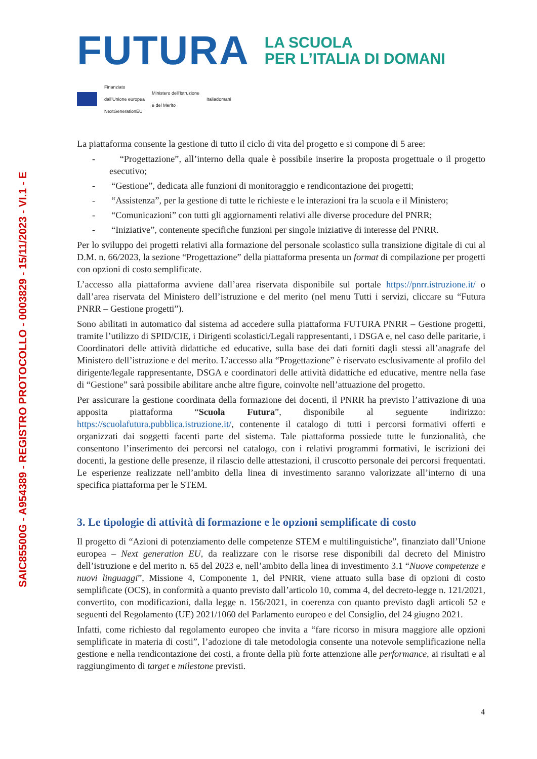SAIC85500G - A954389 - REGISTRO PROTOCOLLO - 0003829 - 15/11/2023 - VI.1 - E
FUTURA
LA SCUOLA
PER L’ITALIA DI DOMANI
Finanziato
dall’Unione europea
NextGenerationEU
Ministero dell’Istruzione
e del Merito
Italiadomani
La piattaforma consente la gestione di tutto il ciclo di vita del progetto e si compone di 5 aree:
- “Progettazione”, all’interno della quale è possibile inserire la proposta progettuale o il progetto esecutivo;
- “Gestione”, dedicata alle funzioni di monitoraggio e rendicontazione dei progetti;
- “Assistenza”, per la gestione di tutte le richieste e le interazioni fra la scuola e il Ministero;
- “Comunicazioni” con tutti gli aggiornamenti relativi alle diverse procedure del PNRR;
- “Iniziative”, contenente specifiche funzioni per singole iniziative di interesse del PNRR.
Per lo sviluppo dei progetti relativi alla formazione del personale scolastico sulla transizione digitale di cui al D.M. n. 66/2023, la sezione “Progettazione” della piattaforma presenta un format di compilazione per progetti con opzioni di costo semplificate.
L’accesso alla piattaforma avviene dall’area riservata disponibile sul portale https://pnrr.istruzione.it/ o dall’area riservata del Ministero dell’istruzione e del merito (nel menu Tutti i servizi, cliccare su “Futura PNRR – Gestione progetti”).
Sono abilitati in automatico dal sistema ad accedere sulla piattaforma FUTURA PNRR – Gestione progetti, tramite l’utilizzo di SPID/CIE, i Dirigenti scolastici/Legali rappresentanti, i DSGA e, nel caso delle paritarie, i Coordinatori delle attività didattiche ed educative, sulla base dei dati forniti dagli stessi all’anagrafe del Ministero dell’istruzione e del merito. L’accesso alla “Progettazione” è riservato esclusivamente al profilo del dirigente/legale rappresentante, DSGA e coordinatori delle attività didattiche ed educative, mentre nella fase di “Gestione” sarà possibile abilitare anche altre figure, coinvolte nell’attuazione del progetto.
Per assicurare la gestione coordinata della formazione dei docenti, il PNRR ha previsto l’attivazione di una apposita piattaforma “Scuola Futura”, disponibile al seguente indirizzo: https://scuolafutura.pubblica.istruzione.it/, contenente il catalogo di tutti i percorsi formativi offerti e organizzati dai soggetti facenti parte del sistema. Tale piattaforma possiede tutte le funzionalità, che consentono l’inserimento dei percorsi nel catalogo, con i relativi programmi formativi, le iscrizioni dei docenti, la gestione delle presenze, il rilascio delle attestazioni, il cruscotto personale dei percorsi frequentati. Le esperienze realizzate nell’ambito della linea di investimento saranno valorizzate all’interno di una specifica piattaforma per le STEM.
3. Le tipologie di attività di formazione e le opzioni semplificate di costo
Il progetto di “Azioni di potenziamento delle competenze STEM e multilinguistiche”, finanziato dall’Unione europea – Next generation EU, da realizzare con le risorse rese disponibili dal decreto del Ministro dell’istruzione e del merito n. 65 del 2023 e, nell’ambito della linea di investimento 3.1 “Nuove competenze e nuovi linguaggi”, Missione 4, Componente 1, del PNRR, viene attuato sulla base di opzioni di costo semplificate (OCS), in conformità a quanto previsto dall’articolo 10, comma 4, del decreto-legge n. 121/2021, convertito, con modificazioni, dalla legge n. 156/2021, in coerenza con quanto previsto dagli articoli 52 e seguenti del Regolamento (UE) 2021/1060 del Parlamento europeo e del Consiglio, del 24 giugno 2021.
Infatti, come richiesto dal regolamento europeo che invita a “fare ricorso in misura maggiore alle opzioni semplificate in materia di costi”, l’adozione di tale metodologia consente una notevole semplificazione nella gestione e nella rendicontazione dei costi, a fronte della più forte attenzione alle performance, ai risultati e al raggiungimento di target e milestone previsti.
4